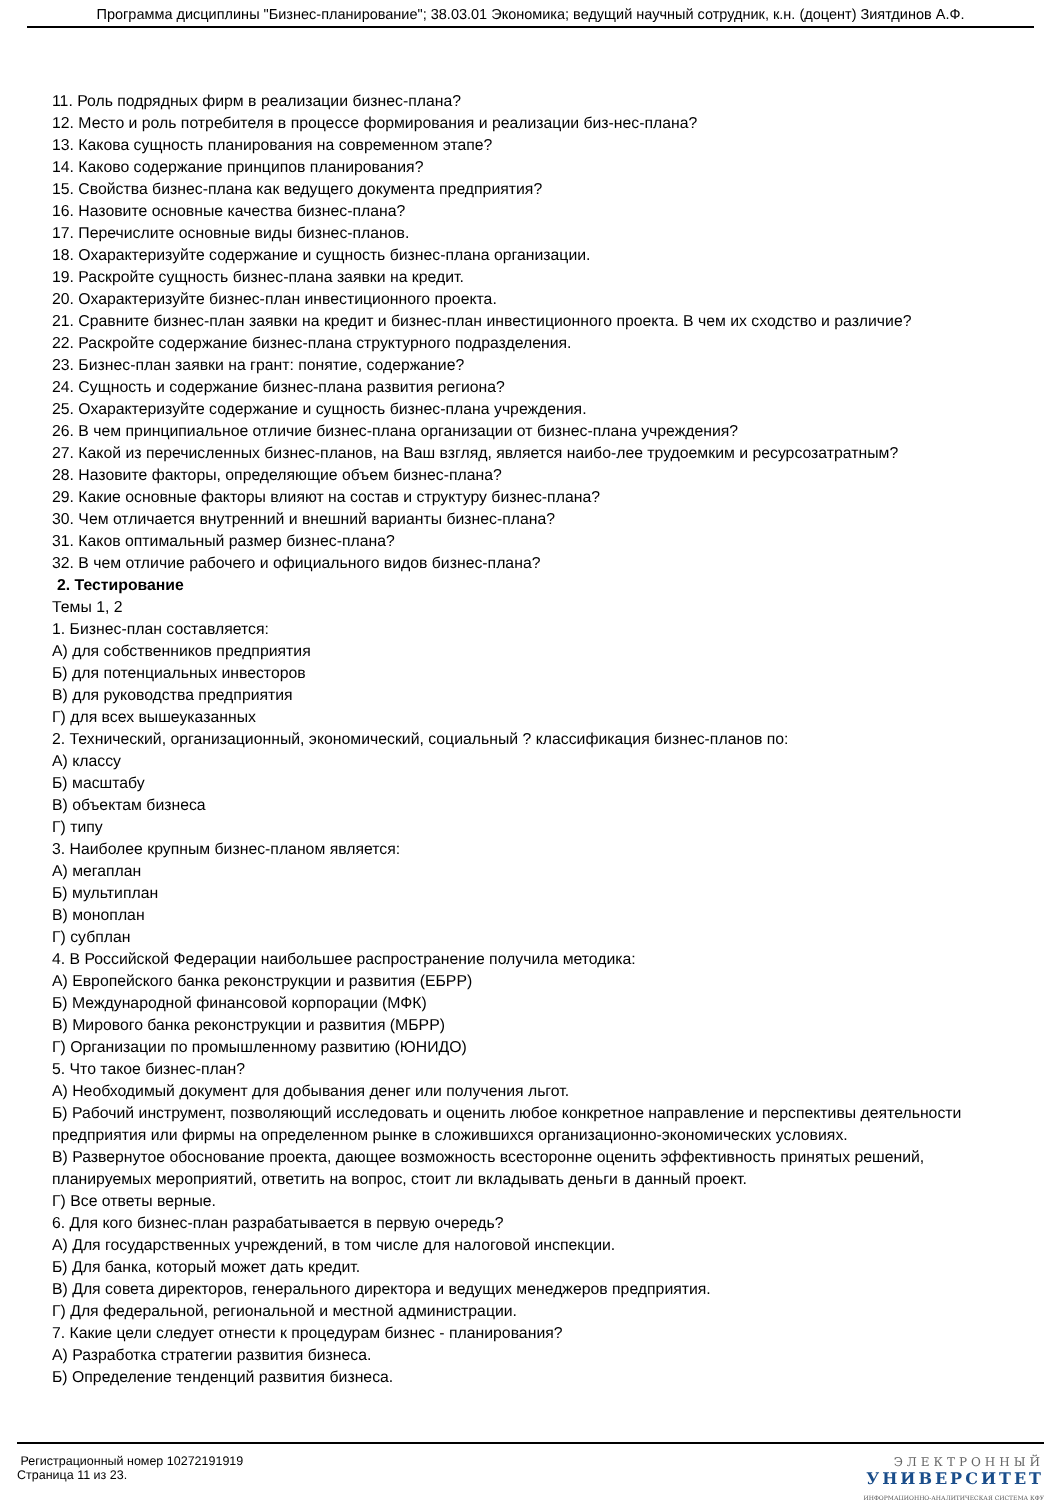Программа дисциплины "Бизнес-планирование"; 38.03.01 Экономика; ведущий научный сотрудник, к.н. (доцент) Зиятдинов А.Ф.
11. Роль подрядных фирм в реализации бизнес-плана?
12. Место и роль потребителя в процессе формирования и реализации биз-нес-плана?
13. Какова сущность планирования на современном этапе?
14. Каково содержание принципов планирования?
15. Свойства бизнес-плана как ведущего документа предприятия?
16. Назовите основные качества бизнес-плана?
17. Перечислите основные виды бизнес-планов.
18. Охарактеризуйте содержание и сущность бизнес-плана организации.
19. Раскройте сущность бизнес-плана заявки на кредит.
20. Охарактеризуйте бизнес-план инвестиционного проекта.
21. Сравните бизнес-план заявки на кредит и бизнес-план инвестиционного проекта. В чем их сходство и различие?
22. Раскройте содержание бизнес-плана структурного подразделения.
23. Бизнес-план заявки на грант: понятие, содержание?
24. Сущность и содержание бизнес-плана развития региона?
25. Охарактеризуйте содержание и сущность бизнес-плана учреждения.
26. В чем принципиальное отличие бизнес-плана организации от бизнес-плана учреждения?
27. Какой из перечисленных бизнес-планов, на Ваш взгляд, является наибо-лее трудоемким и ресурсозатратным?
28. Назовите факторы, определяющие объем бизнес-плана?
29. Какие основные факторы влияют на состав и структуру бизнес-плана?
30. Чем отличается внутренний и внешний варианты бизнес-плана?
31. Каков оптимальный размер бизнес-плана?
32. В чем отличие рабочего и официального видов бизнес-плана?
2. Тестирование
Темы 1, 2
1. Бизнес-план составляется:
А) для собственников предприятия
Б) для потенциальных инвесторов
В) для руководства предприятия
Г) для всех вышеуказанных
2. Технический, организационный, экономический, социальный ? классификация бизнес-планов по:
А) классу
Б) масштабу
В) объектам бизнеса
Г) типу
3. Наиболее крупным бизнес-планом является:
А) мегаплан
Б) мультиплан
В) моноплан
Г) субплан
4. В Российской Федерации наибольшее распространение получила методика:
А) Европейского банка реконструкции и развития (ЕБРР)
Б) Международной финансовой корпорации (МФК)
В) Мирового банка реконструкции и развития (МБРР)
Г) Организации по промышленному развитию (ЮНИДО)
5. Что такое бизнес-план?
А) Необходимый документ для добывания денег или получения льгот.
Б) Рабочий инструмент, позволяющий исследовать и оценить любое конкретное направление и перспективы деятельности предприятия или фирмы на определенном рынке в сложившихся организационно-экономических условиях.
В) Развернутое обоснование проекта, дающее возможность всесторонне оценить эффективность принятых решений, планируемых мероприятий, ответить на вопрос, стоит ли вкладывать деньги в данный проект.
Г) Все ответы верные.
6. Для кого бизнес-план разрабатывается в первую очередь?
А) Для государственных учреждений, в том числе для налоговой инспекции.
Б) Для банка, который может дать кредит.
В) Для совета директоров, генерального директора и ведущих менеджеров предприятия.
Г) Для федеральной, региональной и местной администрации.
7. Какие цели следует отнести к процедурам бизнес - планирования?
А) Разработка стратегии развития бизнеса.
Б) Определение тенденций развития бизнеса.
Регистрационный номер 10272191919
Страница 11 из 23.
ЭЛЕКТРОННЫЙ
УНИВЕРСИТЕТ
ИНФОРМАЦИОННО-АНАЛИТИЧЕСКАЯ СИСТЕМА КФУ